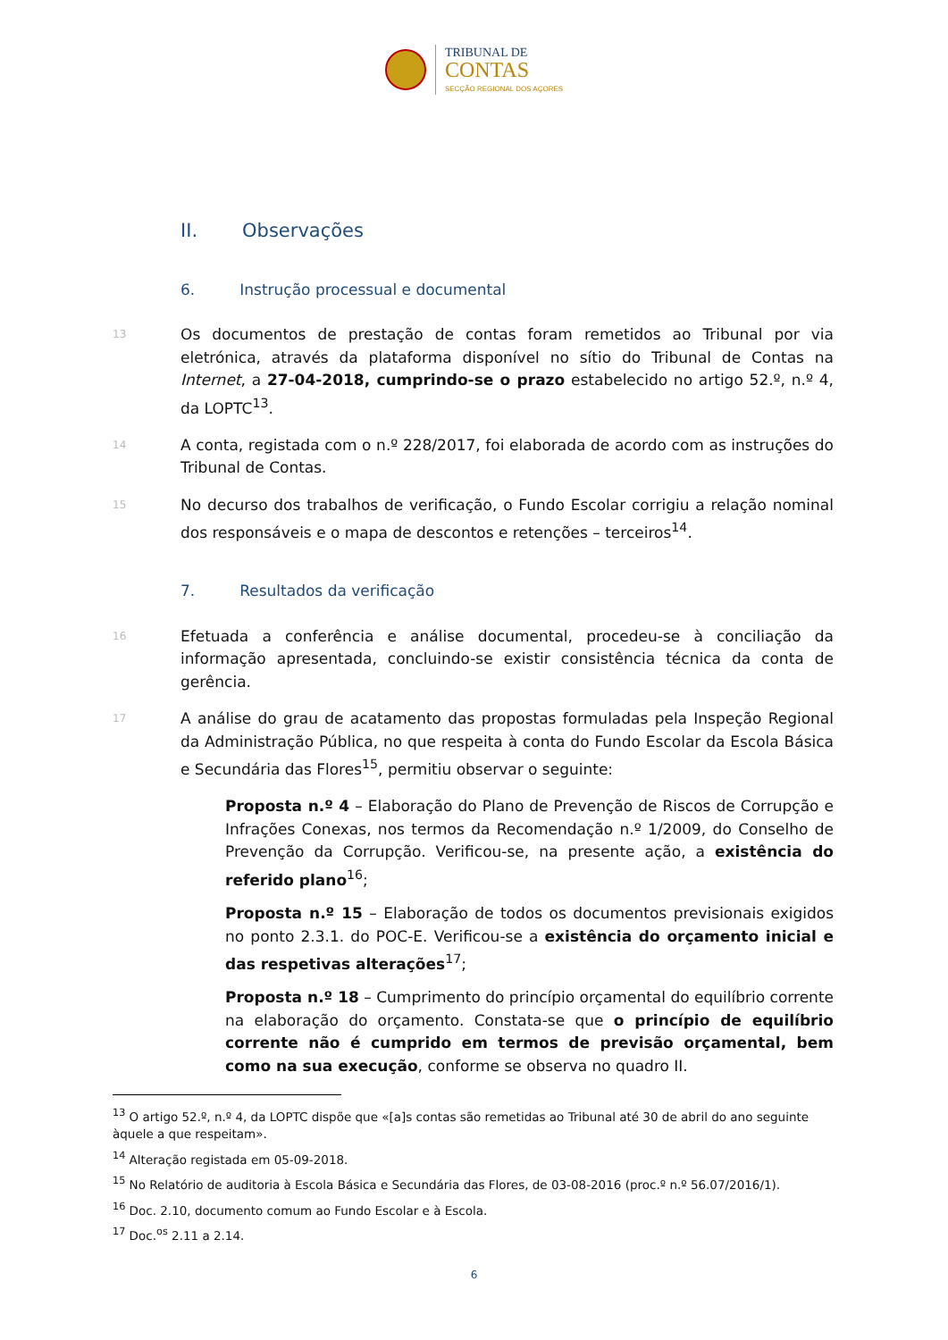TRIBUNAL DE
CONTAS
SECÇÃO REGIONAL DOS AÇORES
II. Observações
6. Instrução processual e documental
13
Os documentos de prestação de contas foram remetidos ao Tribunal por via eletrónica, através da plataforma disponível no sítio do Tribunal de Contas na Internet, a 27-04-2018, cumprindo-se o prazo estabelecido no artigo 52.º, n.º 4, da LOPTC<sup>13</sup>.
14
A conta, registada com o n.º 228/2017, foi elaborada de acordo com as instruções do Tribunal de Contas.
15
No decurso dos trabalhos de verificação, o Fundo Escolar corrigiu a relação nominal dos responsáveis e o mapa de descontos e retenções – terceiros<sup>14</sup>.
7. Resultados da verificação
16
Efetuada a conferência e análise documental, procedeu-se à conciliação da informação apresentada, concluindo-se existir consistência técnica da conta de gerência.
17
A análise do grau de acatamento das propostas formuladas pela Inspeção Regional da Administração Pública, no que respeita à conta do Fundo Escolar da Escola Básica e Secundária das Flores<sup>15</sup>, permitiu observar o seguinte:
Proposta n.º 4 – Elaboração do Plano de Prevenção de Riscos de Corrupção e Infrações Conexas, nos termos da Recomendação n.º 1/2009, do Conselho de Prevenção da Corrupção. Verificou-se, na presente ação, a existência do referido plano<sup>16</sup>;
Proposta n.º 15 – Elaboração de todos os documentos previsionais exigidos no ponto 2.3.1. do POC-E. Verificou-se a existência do orçamento inicial e das respetivas alterações<sup>17</sup>;
Proposta n.º 18 – Cumprimento do princípio orçamental do equilíbrio corrente na elaboração do orçamento. Constata-se que o princípio de equilíbrio corrente não é cumprido em termos de previsão orçamental, bem como na sua execução, conforme se observa no quadro II.
<sup>13</sup> O artigo 52.º, n.º 4, da LOPTC dispõe que «[a]s contas são remetidas ao Tribunal até 30 de abril do ano seguinte àquele a que respeitam».
<sup>14</sup> Alteração registada em 05-09-2018.
<sup>15</sup> No Relatório de auditoria à Escola Básica e Secundária das Flores, de 03-08-2016 (proc.º n.º 56.07/2016/1).
<sup>16</sup> Doc. 2.10, documento comum ao Fundo Escolar e à Escola.
<sup>17</sup> Doc.<sup>os</sup> 2.11 a 2.14.
6